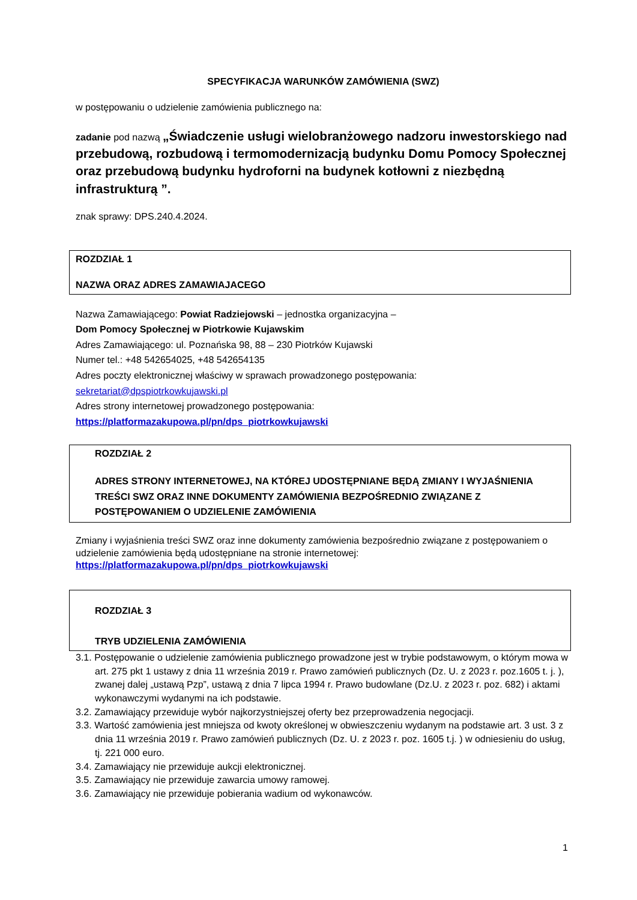SPECYFIKACJA WARUNKÓW ZAMÓWIENIA (SWZ)
w postępowaniu o udzielenie zamówienia publicznego na:
zadanie pod nazwą „Świadczenie usługi wielobranżowego nadzoru inwestorskiego nad przebudową, rozbudową i termomodernizacją budynku Domu Pomocy Społecznej oraz przebudową budynku hydroforni na budynek kotłowni z niezbędną infrastrukturą ”.
znak sprawy: DPS.240.4.2024.
ROZDZIAŁ 1
NAZWA ORAZ ADRES ZAMAWIAJACEGO
Nazwa Zamawiającego: Powiat Radziejowski – jednostka organizacyjna –
Dom Pomocy Społecznej w Piotrkowie Kujawskim
Adres Zamawiającego: ul. Poznańska 98, 88 – 230 Piotrków Kujawski
Numer tel.: +48 542654025, +48 542654135
Adres poczty elektronicznej właściwy w sprawach prowadzonego postępowania:
sekretariat@dpspiotrkowkujawski.pl
Adres strony internetowej prowadzonego postępowania:
https://platformazakupowa.pl/pn/dps_piotrkowkujawski
ROZDZIAŁ 2
ADRES STRONY INTERNETOWEJ, NA KTÓREJ UDOSTĘPNIANE BĘDĄ ZMIANY I WYJAŚNIENIA TREŚCI SWZ ORAZ INNE DOKUMENTY ZAMÓWIENIA BEZPOŚREDNIO ZWIĄZANE Z POSTĘPOWANIEM O UDZIELENIE ZAMÓWIENIA
Zmiany i wyjaśnienia treści SWZ oraz inne dokumenty zamówienia bezpośrednio związane z postępowaniem o udzielenie zamówienia będą udostępniane na stronie internetowej:
https://platformazakupowa.pl/pn/dps_piotrkowkujawski
ROZDZIAŁ 3
TRYB UDZIELENIA ZAMÓWIENIA
3.1. Postępowanie o udzielenie zamówienia publicznego prowadzone jest w trybie podstawowym, o którym mowa w art. 275 pkt 1 ustawy z dnia 11 września 2019 r. Prawo zamówień publicznych (Dz. U. z 2023 r. poz.1605 t. j. ), zwanej dalej „ustawą Pzp”, ustawą z dnia 7 lipca 1994 r. Prawo budowlane (Dz.U. z 2023 r. poz. 682) i aktami wykonawczymi wydanymi na ich podstawie.
3.2. Zamawiający przewiduje wybór najkorzystniejszej oferty bez przeprowadzenia negocjacji.
3.3. Wartość zamówienia jest mniejsza od kwoty określonej w obwieszczeniu wydanym na podstawie art. 3 ust. 3 z dnia 11 września 2019 r. Prawo zamówień publicznych (Dz. U. z 2023 r. poz. 1605 t.j. ) w odniesieniu do usług, tj. 221 000 euro.
3.4. Zamawiający nie przewiduje aukcji elektronicznej.
3.5. Zamawiający nie przewiduje zawarcia umowy ramowej.
3.6. Zamawiający nie przewiduje pobierania wadium od wykonawców.
1